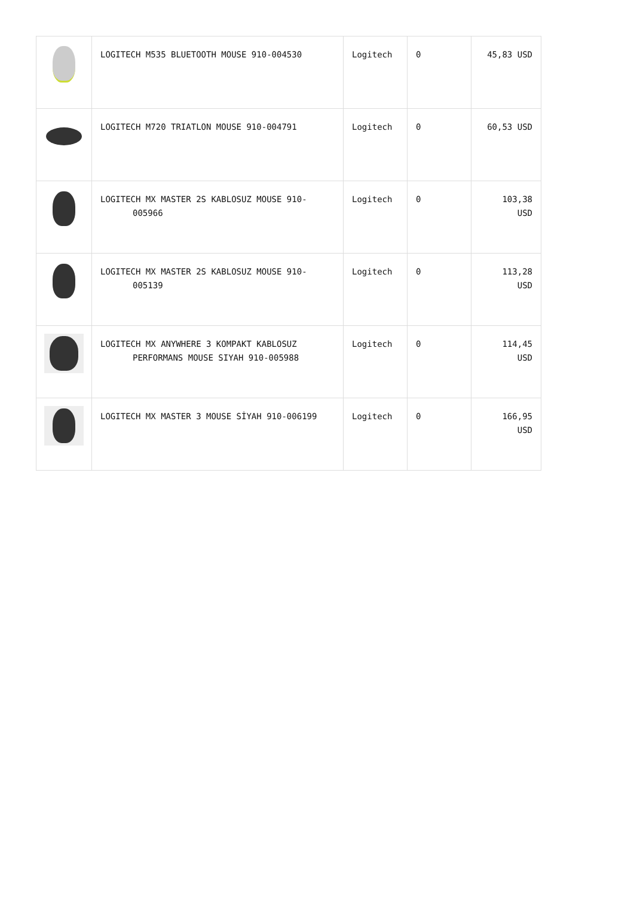| | LOGITECH M535 BLUETOOTH MOUSE 910-004530 | Logitech | 0 | 45,83 USD |
| | LOGITECH M720 TRIATLON MOUSE 910-004791 | Logitech | 0 | 60,53 USD |
| | LOGITECH MX MASTER 2S KABLOSUZ MOUSE 910- 005966 | Logitech | 0 | 103,38 USD |
| | LOGITECH MX MASTER 2S KABLOSUZ MOUSE 910- 005139 | Logitech | 0 | 113,28 USD |
| | LOGITECH MX ANYWHERE 3 KOMPAKT KABLOSUZ PERFORMANS MOUSE SIYAH 910-005988 | Logitech | 0 | 114,45 USD |
| | LOGITECH MX MASTER 3 MOUSE SİYAH 910-006199 | Logitech | 0 | 166,95 USD |